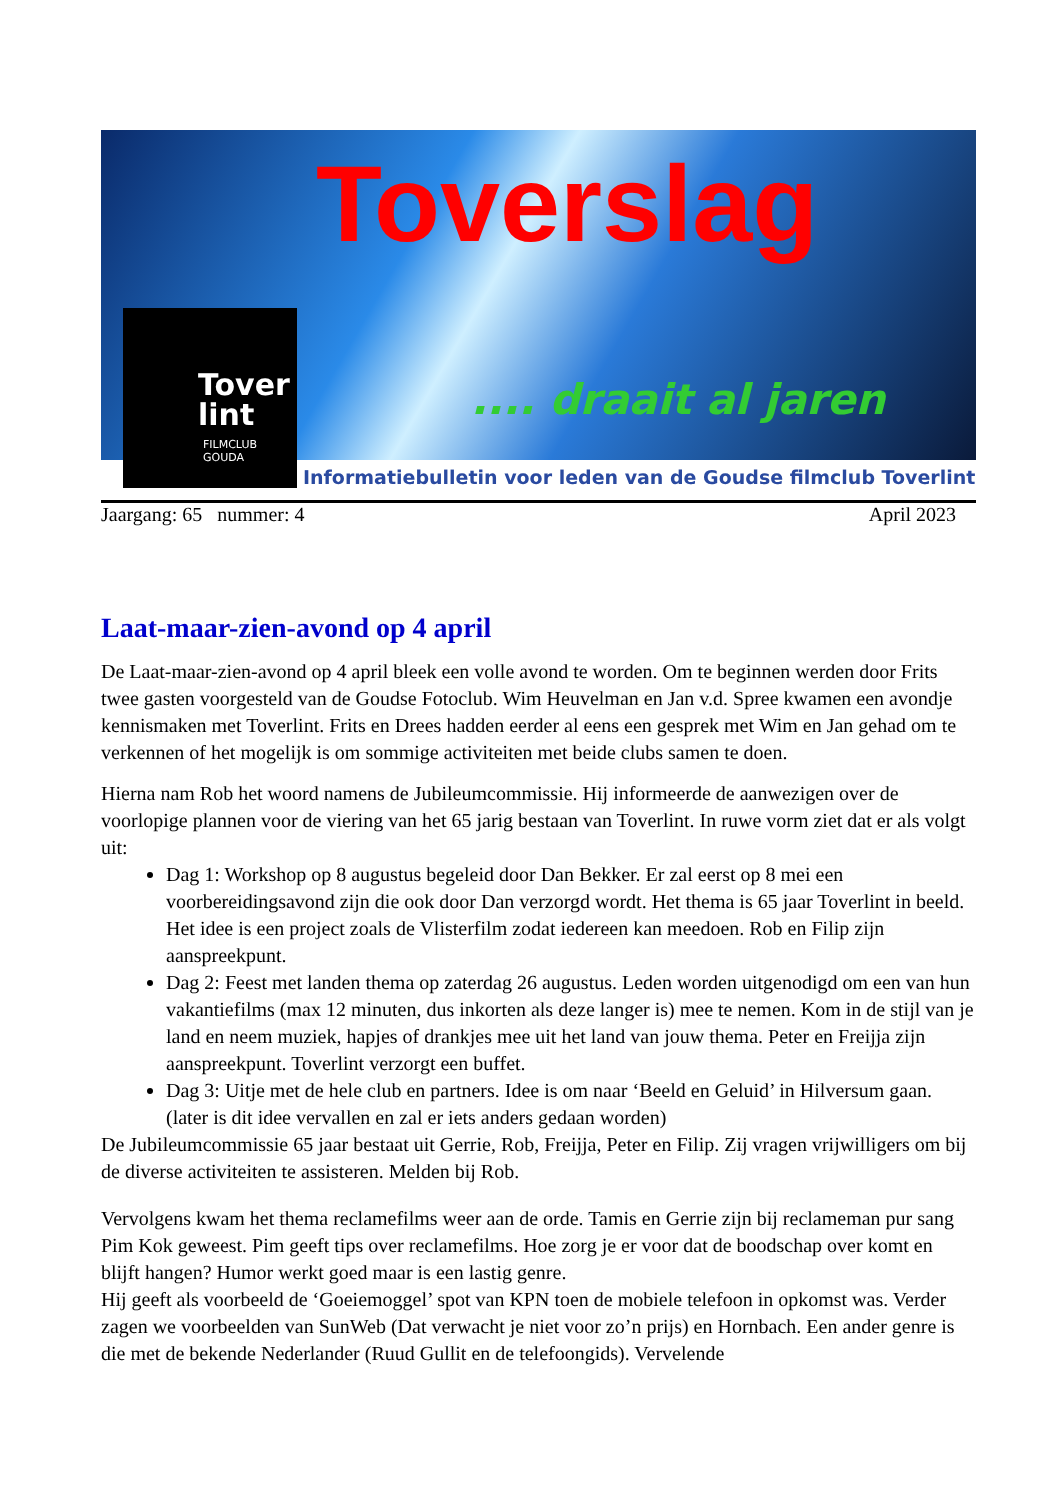Toverslag
.... draait al jaren
Tover
lint
FILMCLUB
GOUDA
Informatiebulletin voor leden van de Goudse filmclub Toverlint
Jaargang: 65 nummer: 4 April 2023
Laat-maar-zien-avond op 4 april
De Laat-maar-zien-avond op 4 april bleek een volle avond te worden. Om te beginnen werden door Frits twee gasten voorgesteld van de Goudse Fotoclub. Wim Heuvelman en Jan v.d. Spree kwamen een avondje kennismaken met Toverlint. Frits en Drees hadden eerder al eens een gesprek met Wim en Jan gehad om te verkennen of het mogelijk is om sommige activiteiten met beide clubs samen te doen.
Hierna nam Rob het woord namens de Jubileumcommissie. Hij informeerde de aanwezigen over de voorlopige plannen voor de viering van het 65 jarig bestaan van Toverlint. In ruwe vorm ziet dat er als volgt uit:
Dag 1: Workshop op 8 augustus begeleid door Dan Bekker. Er zal eerst op 8 mei een voorbereidingsavond zijn die ook door Dan verzorgd wordt. Het thema is 65 jaar Toverlint in beeld. Het idee is een project zoals de Vlisterfilm zodat iedereen kan meedoen. Rob en Filip zijn aanspreekpunt.
Dag 2: Feest met landen thema op zaterdag 26 augustus. Leden worden uitgenodigd om een van hun vakantiefilms (max 12 minuten, dus inkorten als deze langer is) mee te nemen. Kom in de stijl van je land en neem muziek, hapjes of drankjes mee uit het land van jouw thema. Peter en Freijja zijn aanspreekpunt. Toverlint verzorgt een buffet.
Dag 3: Uitje met de hele club en partners. Idee is om naar ‘Beeld en Geluid’ in Hilversum gaan. (later is dit idee vervallen en zal er iets anders gedaan worden)
De Jubileumcommissie 65 jaar bestaat uit Gerrie, Rob, Freijja, Peter en Filip. Zij vragen vrijwilligers om bij de diverse activiteiten te assisteren. Melden bij Rob.
Vervolgens kwam het thema reclamefilms weer aan de orde. Tamis en Gerrie zijn bij reclameman pur sang Pim Kok geweest. Pim geeft tips over reclamefilms. Hoe zorg je er voor dat de boodschap over komt en blijft hangen? Humor werkt goed maar is een lastig genre.
Hij geeft als voorbeeld de ‘Goeiemoggel’ spot van KPN toen de mobiele telefoon in opkomst was. Verder zagen we voorbeelden van SunWeb (Dat verwacht je niet voor zo’n prijs) en Hornbach. Een ander genre is die met de bekende Nederlander (Ruud Gullit en de telefoongids). Vervelende